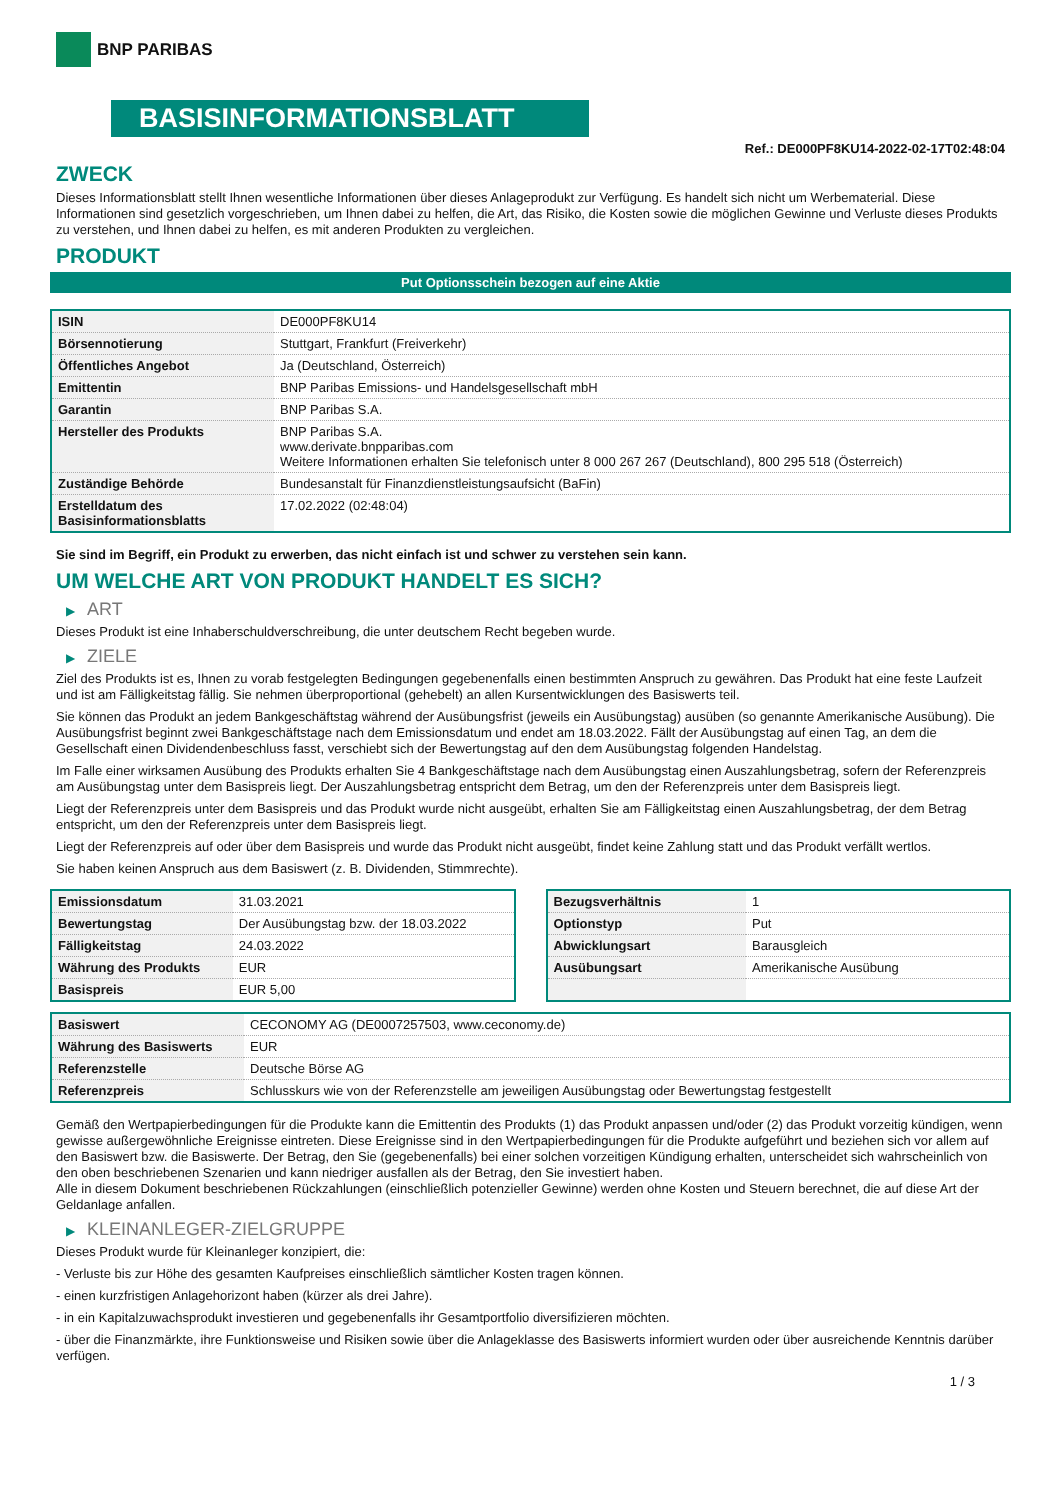BNP PARIBAS
BASISINFORMATIONSBLATT
Ref.: DE000PF8KU14-2022-02-17T02:48:04
ZWECK
Dieses Informationsblatt stellt Ihnen wesentliche Informationen über dieses Anlageprodukt zur Verfügung. Es handelt sich nicht um Werbematerial. Diese Informationen sind gesetzlich vorgeschrieben, um Ihnen dabei zu helfen, die Art, das Risiko, die Kosten sowie die möglichen Gewinne und Verluste dieses Produkts zu verstehen, und Ihnen dabei zu helfen, es mit anderen Produkten zu vergleichen.
PRODUKT
Put Optionsschein bezogen auf eine Aktie
| ISIN | DE000PF8KU14 |
| Börsennotierung | Stuttgart, Frankfurt (Freiverkehr) |
| Öffentliches Angebot | Ja (Deutschland, Österreich) |
| Emittentin | BNP Paribas Emissions- und Handelsgesellschaft mbH |
| Garantin | BNP Paribas S.A. |
| Hersteller des Produkts | BNP Paribas S.A. www.derivate.bnpparibas.com Weitere Informationen erhalten Sie telefonisch unter 8 000 267 267 (Deutschland), 800 295 518 (Österreich) |
| Zuständige Behörde | Bundesanstalt für Finanzdienstleistungsaufsicht (BaFin) |
| Erstelldatum des Basisinformationsblatts | 17.02.2022 (02:48:04) |
Sie sind im Begriff, ein Produkt zu erwerben, das nicht einfach ist und schwer zu verstehen sein kann.
UM WELCHE ART VON PRODUKT HANDELT ES SICH?
▶ ART
Dieses Produkt ist eine Inhaberschuldverschreibung, die unter deutschem Recht begeben wurde.
▶ ZIELE
Ziel des Produkts ist es, Ihnen zu vorab festgelegten Bedingungen gegebenenfalls einen bestimmten Anspruch zu gewähren. Das Produkt hat eine feste Laufzeit und ist am Fälligkeitstag fällig. Sie nehmen überproportional (gehebelt) an allen Kursentwicklungen des Basiswerts teil.
Sie können das Produkt an jedem Bankgeschäftstag während der Ausübungsfrist (jeweils ein Ausübungstag) ausüben (so genannte Amerikanische Ausübung). Die Ausübungsfrist beginnt zwei Bankgeschäftstage nach dem Emissionsdatum und endet am 18.03.2022. Fällt der Ausübungstag auf einen Tag, an dem die Gesellschaft einen Dividendenbeschluss fasst, verschiebt sich der Bewertungstag auf den dem Ausübungstag folgenden Handelstag.
Im Falle einer wirksamen Ausübung des Produkts erhalten Sie 4 Bankgeschäftstage nach dem Ausübungstag einen Auszahlungsbetrag, sofern der Referenzpreis am Ausübungstag unter dem Basispreis liegt. Der Auszahlungsbetrag entspricht dem Betrag, um den der Referenzpreis unter dem Basispreis liegt.
Liegt der Referenzpreis unter dem Basispreis und das Produkt wurde nicht ausgeübt, erhalten Sie am Fälligkeitstag einen Auszahlungsbetrag, der dem Betrag entspricht, um den der Referenzpreis unter dem Basispreis liegt.
Liegt der Referenzpreis auf oder über dem Basispreis und wurde das Produkt nicht ausgeübt, findet keine Zahlung statt und das Produkt verfällt wertlos.
Sie haben keinen Anspruch aus dem Basiswert (z. B. Dividenden, Stimmrechte).
| Emissionsdatum | 31.03.2021 |
| Bewertungstag | Der Ausübungstag bzw. der 18.03.2022 |
| Fälligkeitstag | 24.03.2022 |
| Währung des Produkts | EUR |
| Basispreis | EUR 5,00 |
| Bezugsverhältnis | 1 |
| Optionstyp | Put |
| Abwicklungsart | Barausgleich |
| Ausübungsart | Amerikanische Ausübung |
| Basiswert | CECONOMY AG (DE0007257503, www.ceconomy.de) |
| Währung des Basiswerts | EUR |
| Referenzstelle | Deutsche Börse AG |
| Referenzpreis | Schlusskurs wie von der Referenzstelle am jeweiligen Ausübungstag oder Bewertungstag festgestellt |
Gemäß den Wertpapierbedingungen für die Produkte kann die Emittentin des Produkts (1) das Produkt anpassen und/oder (2) das Produkt vorzeitig kündigen, wenn gewisse außergewöhnliche Ereignisse eintreten. Diese Ereignisse sind in den Wertpapierbedingungen für die Produkte aufgeführt und beziehen sich vor allem auf den Basiswert bzw. die Basiswerte. Der Betrag, den Sie (gegebenenfalls) bei einer solchen vorzeitigen Kündigung erhalten, unterscheidet sich wahrscheinlich von den oben beschriebenen Szenarien und kann niedriger ausfallen als der Betrag, den Sie investiert haben.
Alle in diesem Dokument beschriebenen Rückzahlungen (einschließlich potenzieller Gewinne) werden ohne Kosten und Steuern berechnet, die auf diese Art der Geldanlage anfallen.
▶ KLEINANLEGER-ZIELGRUPPE
Dieses Produkt wurde für Kleinanleger konzipiert, die:
- Verluste bis zur Höhe des gesamten Kaufpreises einschließlich sämtlicher Kosten tragen können.
- einen kurzfristigen Anlagehorizont haben (kürzer als drei Jahre).
- in ein Kapitalzuwachsprodukt investieren und gegebenenfalls ihr Gesamtportfolio diversifizieren möchten.
- über die Finanzmärkte, ihre Funktionsweise und Risiken sowie über die Anlageklasse des Basiswerts informiert wurden oder über ausreichende Kenntnis darüber verfügen.
1 / 3